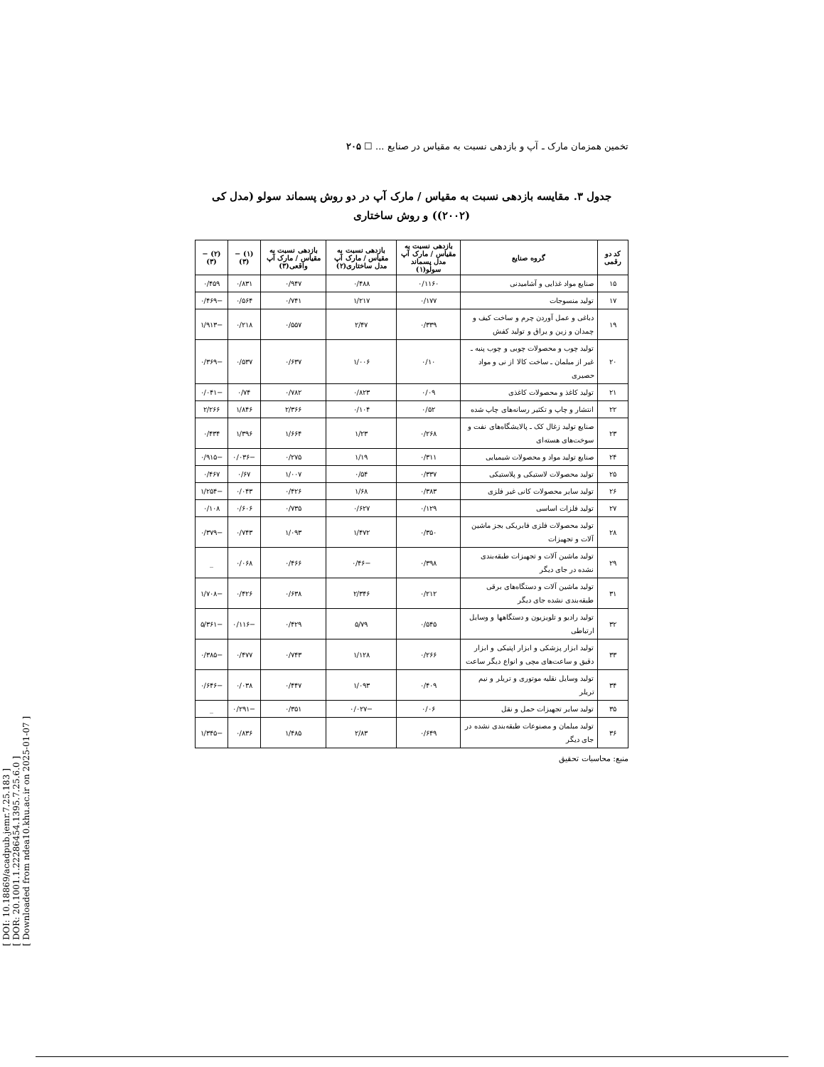[ DOI: 10.18869/acadpub.jemr.7.25.183 ]
[ DOR: 20.1001.1.22286454.1395.7.25.6.0 ]
[ Downloaded from ndea10.khu.ac.ir on 2025-01-07 ]
تخمین همزمان مارک ـ آپ و بازدهی نسبت به مقیاس در صنایع ... ☐ ۲۰۵
جدول ۳. مقایسه بازدهی نسبت به مقیاس / مارک آپ در دو روش پسماند سولو (مدل کی (۲۰۰۲)) و روش ساختاری
| کد دو رقمی | گروه صنایع | بازدهی نسبت به مقیاس / مارک آپ مدل پسماند سولو(۱) | بازدهی نسبت به مقیاس / مارک آپ مدل ساختاری(۲) | بازدهی نسبت به مقیاس / مارک آپ واقعی(۳) | (۱) − (۳) | (۲) − (۳) |
| --- | --- | --- | --- | --- | --- | --- |
| ۱۵ | صنایع مواد غذایی و آشامیدنی | ۰/۱۱۶۰ | ۰/۴۸۸ | ۰/۹۴۷ | ۰/۸۳۱ | ۰/۴۵۹ |
| ۱۷ | تولید منسوجات | ۰/۱۷۷ | ۱/۲۱۷ | ۰/۷۴۱ | ۰/۵۶۴ | −۰/۴۶۹ |
| ۱۹ | دباغی و عمل آوردن چرم و ساخت کیف و چمدان و زین و یراق و تولید کفش | ۰/۳۳۹ | ۲/۴۷ | ۰/۵۵۷ | ۰/۲۱۸ | −۱/۹۱۳ |
| ۲۰ | تولید چوب و محصولات چوبی و چوب پنبه ـ غیر از مبلمان ـ ساخت کالا از نی و مواد حصیری | ۰/۱۰ | ۱/۰۰۶ | ۰/۶۳۷ | ۰/۵۳۷ | −۰/۳۶۹ |
| ۲۱ | تولید کاغذ و محصولات کاغذی | ۰/۰۹ | ۰/۸۲۳ | ۰/۷۸۲ | ۰/۷۴ | −۰/۰۴۱ |
| ۲۲ | انتشار و چاپ و تکثیر رسانه‌های چاپ شده | ۰/۵۲ | ۰/۱۰۴ | ۲/۳۶۶ | ۱/۸۴۶ | ۲/۲۶۶ |
| ۲۳ | صنایع تولید زغال کک ـ پالایشگاه‌های نفت و سوخت‌های هسته‌ای | ۰/۲۶۸ | ۱/۲۳ | ۱/۶۶۴ | ۱/۳۹۶ | ۰/۴۳۴ |
| ۲۴ | صنایع تولید مواد و محصولات شیمیایی | ۰/۳۱۱ | ۱/۱۹ | ۰/۲۷۵ | −۰/۰۳۶ | −۰/۹۱۵ |
| ۲۵ | تولید محصولات لاستیکی و پلاستیکی | ۰/۳۳۷ | ۰/۵۴ | ۱/۰۰۷ | ۰/۶۷ | ۰/۴۶۷ |
| ۲۶ | تولید سایر محصولات کانی غیر فلزی | ۰/۳۸۳ | ۱/۶۸ | ۰/۴۲۶ | ۰/۰۴۳ | −۱/۲۵۴ |
| ۲۷ | تولید فلزات اساسی | ۰/۱۲۹ | ۰/۶۲۷ | ۰/۷۳۵ | ۰/۶۰۶ | ۰/۱۰۸ |
| ۲۸ | تولید محصولات فلزی فابریکی بجز ماشین آلات و تجهیزات | ۰/۳۵۰ | ۱/۴۷۲ | ۱/۰۹۳ | ۰/۷۴۳ | −۰/۳۷۹ |
| ۲۹ | تولید ماشین آلات و تجهیزات طبقه‌بندی نشده در جای دیگر | ۰/۳۹۸ | −۰/۴۶ | ۰/۴۶۶ | ۰/۰۶۸ | _ |
| ۳۱ | تولید ماشین آلات و دستگاه‌های برقی طبقه‌بندی نشده جای دیگر | ۰/۲۱۲ | ۲/۳۴۶ | ۰/۶۳۸ | ۰/۴۲۶ | −۱/۷۰۸ |
| ۳۲ | تولید رادیو و تلویزیون و دستگاهها و وسایل ارتباطی | ۰/۵۴۵ | ۵/۷۹ | ۰/۴۲۹ | −۰/۱۱۶ | −۵/۳۶۱ |
| ۳۳ | تولید ابزار پزشکی و ابزار اپتیکی و ابزار دقیق و ساعت‌های مچی و انواع دیگر ساعت | ۰/۲۶۶ | ۱/۱۲۸ | ۰/۷۴۳ | ۰/۴۷۷ | −۰/۳۸۵ |
| ۳۴ | تولید وسایل نقلیه موتوری و تریلر و نیم تریلر | ۰/۴۰۹ | ۱/۰۹۳ | ۰/۴۴۷ | ۰/۰۳۸ | −۰/۶۴۶ |
| ۳۵ | تولید سایر تجهیزات حمل و نقل | ۰/۰۶ | −۰/۰۲۷ | ۰/۳۵۱ | −۰/۲۹۱ | _ |
| ۳۶ | تولید مبلمان و مصنوعات طبقه‌بندی نشده در جای دیگر | ۰/۶۴۹ | ۲/۸۳ | ۱/۴۸۵ | ۰/۸۳۶ | −۱/۳۴۵ |
منبع: محاسبات تحقیق